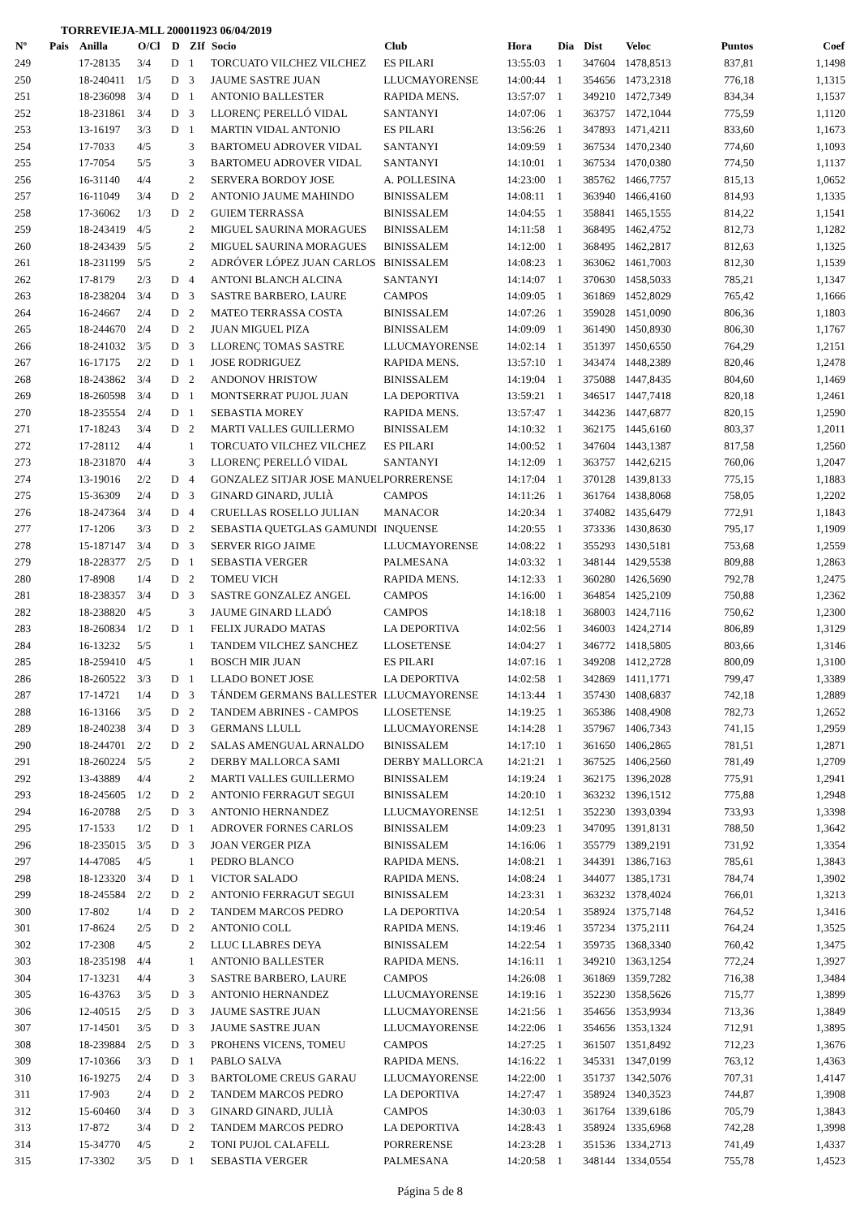TORREVIEJA-MLL 200011923 06/04/2019
| Nº | Pais | Anilla | O/Cl | D | ZIf | Socio | Club | Hora | Dia | Dist | Veloc | Puntos | Coef |
| --- | --- | --- | --- | --- | --- | --- | --- | --- | --- | --- | --- | --- | --- |
| 249 | | 17-28135 | 3/4 | D | 1 | TORCUATO VILCHEZ VILCHEZ | ES PILARI | 13:55:03 | 1 | 347604 | 1478,8513 | 837,81 | 1,1498 |
| 250 | | 18-240411 | 1/5 | D | 3 | JAUME SASTRE JUAN | LLUCMAYORENSE | 14:00:44 | 1 | 354656 | 1473,2318 | 776,18 | 1,1315 |
| 251 | | 18-236098 | 3/4 | D | 1 | ANTONIO BALLESTER | RAPIDA MENS. | 13:57:07 | 1 | 349210 | 1472,7349 | 834,34 | 1,1537 |
| 252 | | 18-231861 | 3/4 | D | 3 | LLORENÇ PERELLÓ VIDAL | SANTANYI | 14:07:06 | 1 | 363757 | 1472,1044 | 775,59 | 1,1120 |
| 253 | | 13-16197 | 3/3 | D | 1 | MARTIN VIDAL ANTONIO | ES PILARI | 13:56:26 | 1 | 347893 | 1471,4211 | 833,60 | 1,1673 |
| 254 | | 17-7033 | 4/5 | | 3 | BARTOMEU ADROVER VIDAL | SANTANYI | 14:09:59 | 1 | 367534 | 1470,2340 | 774,60 | 1,1093 |
| 255 | | 17-7054 | 5/5 | | 3 | BARTOMEU ADROVER VIDAL | SANTANYI | 14:10:01 | 1 | 367534 | 1470,0380 | 774,50 | 1,1137 |
| 256 | | 16-31140 | 4/4 | | 2 | SERVERA BORDOY JOSE | A. POLLESINA | 14:23:00 | 1 | 385762 | 1466,7757 | 815,13 | 1,0652 |
| 257 | | 16-11049 | 3/4 | D | 2 | ANTONIO JAUME MAHINDO | BINISSALEM | 14:08:11 | 1 | 363940 | 1466,4160 | 814,93 | 1,1335 |
| 258 | | 17-36062 | 1/3 | D | 2 | GUIEM TERRASSA | BINISSALEM | 14:04:55 | 1 | 358841 | 1465,1555 | 814,22 | 1,1541 |
| 259 | | 18-243419 | 4/5 | | 2 | MIGUEL SAURINA MORAGUES | BINISSALEM | 14:11:58 | 1 | 368495 | 1462,4752 | 812,73 | 1,1282 |
| 260 | | 18-243439 | 5/5 | | 2 | MIGUEL SAURINA MORAGUES | BINISSALEM | 14:12:00 | 1 | 368495 | 1462,2817 | 812,63 | 1,1325 |
| 261 | | 18-231199 | 5/5 | | 2 | ADRÓVER LÓPEZ JUAN CARLOS | BINISSALEM | 14:08:23 | 1 | 363062 | 1461,7003 | 812,30 | 1,1539 |
| 262 | | 17-8179 | 2/3 | D | 4 | ANTONI BLANCH ALCINA | SANTANYI | 14:14:07 | 1 | 370630 | 1458,5033 | 785,21 | 1,1347 |
| 263 | | 18-238204 | 3/4 | D | 3 | SASTRE BARBERO, LAURE | CAMPOS | 14:09:05 | 1 | 361869 | 1452,8029 | 765,42 | 1,1666 |
| 264 | | 16-24667 | 2/4 | D | 2 | MATEO TERRASSA COSTA | BINISSALEM | 14:07:26 | 1 | 359028 | 1451,0090 | 806,36 | 1,1803 |
| 265 | | 18-244670 | 2/4 | D | 2 | JUAN MIGUEL PIZA | BINISSALEM | 14:09:09 | 1 | 361490 | 1450,8930 | 806,30 | 1,1767 |
| 266 | | 18-241032 | 3/5 | D | 3 | LLORENÇ TOMAS SASTRE | LLUCMAYORENSE | 14:02:14 | 1 | 351397 | 1450,6550 | 764,29 | 1,2151 |
| 267 | | 16-17175 | 2/2 | D | 1 | JOSE RODRIGUEZ | RAPIDA MENS. | 13:57:10 | 1 | 343474 | 1448,2389 | 820,46 | 1,2478 |
| 268 | | 18-243862 | 3/4 | D | 2 | ANDONOV HRISTOW | BINISSALEM | 14:19:04 | 1 | 375088 | 1447,8435 | 804,60 | 1,1469 |
| 269 | | 18-260598 | 3/4 | D | 1 | MONTSERRAT PUJOL JUAN | LA DEPORTIVA | 13:59:21 | 1 | 346517 | 1447,7418 | 820,18 | 1,2461 |
| 270 | | 18-235554 | 2/4 | D | 1 | SEBASTIA MOREY | RAPIDA MENS. | 13:57:47 | 1 | 344236 | 1447,6877 | 820,15 | 1,2590 |
| 271 | | 17-18243 | 3/4 | D | 2 | MARTI VALLES GUILLERMO | BINISSALEM | 14:10:32 | 1 | 362175 | 1445,6160 | 803,37 | 1,2011 |
| 272 | | 17-28112 | 4/4 | | 1 | TORCUATO VILCHEZ VILCHEZ | ES PILARI | 14:00:52 | 1 | 347604 | 1443,1387 | 817,58 | 1,2560 |
| 273 | | 18-231870 | 4/4 | | 3 | LLORENÇ PERELLÓ VIDAL | SANTANYI | 14:12:09 | 1 | 363757 | 1442,6215 | 760,06 | 1,2047 |
| 274 | | 13-19016 | 2/2 | D | 4 | GONZALEZ SITJAR JOSE MANUEL | PORRERENSE | 14:17:04 | 1 | 370128 | 1439,8133 | 775,15 | 1,1883 |
| 275 | | 15-36309 | 2/4 | D | 3 | GINARD GINARD, JULIÀ | CAMPOS | 14:11:26 | 1 | 361764 | 1438,8068 | 758,05 | 1,2202 |
| 276 | | 18-247364 | 3/4 | D | 4 | CRUELLAS ROSELLO JULIAN | MANACOR | 14:20:34 | 1 | 374082 | 1435,6479 | 772,91 | 1,1843 |
| 277 | | 17-1206 | 3/3 | D | 2 | SEBASTIA QUETGLAS GAMUNDI | INQUENSE | 14:20:55 | 1 | 373336 | 1430,8630 | 795,17 | 1,1909 |
| 278 | | 15-187147 | 3/4 | D | 3 | SERVER RIGO JAIME | LLUCMAYORENSE | 14:08:22 | 1 | 355293 | 1430,5181 | 753,68 | 1,2559 |
| 279 | | 18-228377 | 2/5 | D | 1 | SEBASTIA VERGER | PALMESANA | 14:03:32 | 1 | 348144 | 1429,5538 | 809,88 | 1,2863 |
| 280 | | 17-8908 | 1/4 | D | 2 | TOMEU VICH | RAPIDA MENS. | 14:12:33 | 1 | 360280 | 1426,5690 | 792,78 | 1,2475 |
| 281 | | 18-238357 | 3/4 | D | 3 | SASTRE GONZALEZ ANGEL | CAMPOS | 14:16:00 | 1 | 364854 | 1425,2109 | 750,88 | 1,2362 |
| 282 | | 18-238820 | 4/5 | | 3 | JAUME GINARD LLADÓ | CAMPOS | 14:18:18 | 1 | 368003 | 1424,7116 | 750,62 | 1,2300 |
| 283 | | 18-260834 | 1/2 | D | 1 | FELIX JURADO MATAS | LA DEPORTIVA | 14:02:56 | 1 | 346003 | 1424,2714 | 806,89 | 1,3129 |
| 284 | | 16-13232 | 5/5 | | 1 | TANDEM VILCHEZ SANCHEZ | LLOSETENSE | 14:04:27 | 1 | 346772 | 1418,5805 | 803,66 | 1,3146 |
| 285 | | 18-259410 | 4/5 | | 1 | BOSCH MIR JUAN | ES PILARI | 14:07:16 | 1 | 349208 | 1412,2728 | 800,09 | 1,3100 |
| 286 | | 18-260522 | 3/3 | D | 1 | LLADO BONET JOSE | LA DEPORTIVA | 14:02:58 | 1 | 342869 | 1411,1771 | 799,47 | 1,3389 |
| 287 | | 17-14721 | 1/4 | D | 3 | TÁNDEM GERMANS BALLESTER | LLUCMAYORENSE | 14:13:44 | 1 | 357430 | 1408,6837 | 742,18 | 1,2889 |
| 288 | | 16-13166 | 3/5 | D | 2 | TANDEM ABRINES - CAMPOS | LLOSETENSE | 14:19:25 | 1 | 365386 | 1408,4908 | 782,73 | 1,2652 |
| 289 | | 18-240238 | 3/4 | D | 3 | GERMANS LLULL | LLUCMAYORENSE | 14:14:28 | 1 | 357967 | 1406,7343 | 741,15 | 1,2959 |
| 290 | | 18-244701 | 2/2 | D | 2 | SALAS AMENGUAL ARNALDO | BINISSALEM | 14:17:10 | 1 | 361650 | 1406,2865 | 781,51 | 1,2871 |
| 291 | | 18-260224 | 5/5 | | 2 | DERBY MALLORCA SAMI | DERBY MALLORCA | 14:21:21 | 1 | 367525 | 1406,2560 | 781,49 | 1,2709 |
| 292 | | 13-43889 | 4/4 | | 2 | MARTI VALLES GUILLERMO | BINISSALEM | 14:19:24 | 1 | 362175 | 1396,2028 | 775,91 | 1,2941 |
| 293 | | 18-245605 | 1/2 | D | 2 | ANTONIO FERRAGUT SEGUI | BINISSALEM | 14:20:10 | 1 | 363232 | 1396,1512 | 775,88 | 1,2948 |
| 294 | | 16-20788 | 2/5 | D | 3 | ANTONIO HERNANDEZ | LLUCMAYORENSE | 14:12:51 | 1 | 352230 | 1393,0394 | 733,93 | 1,3398 |
| 295 | | 17-1533 | 1/2 | D | 1 | ADROVER FORNES CARLOS | BINISSALEM | 14:09:23 | 1 | 347095 | 1391,8131 | 788,50 | 1,3642 |
| 296 | | 18-235015 | 3/5 | D | 3 | JOAN VERGER PIZA | BINISSALEM | 14:16:06 | 1 | 355779 | 1389,2191 | 731,92 | 1,3354 |
| 297 | | 14-47085 | 4/5 | | 1 | PEDRO BLANCO | RAPIDA MENS. | 14:08:21 | 1 | 344391 | 1386,7163 | 785,61 | 1,3843 |
| 298 | | 18-123320 | 3/4 | D | 1 | VICTOR SALADO | RAPIDA MENS. | 14:08:24 | 1 | 344077 | 1385,1731 | 784,74 | 1,3902 |
| 299 | | 18-245584 | 2/2 | D | 2 | ANTONIO FERRAGUT SEGUI | BINISSALEM | 14:23:31 | 1 | 363232 | 1378,4024 | 766,01 | 1,3213 |
| 300 | | 17-802 | 1/4 | D | 2 | TANDEM MARCOS PEDRO | LA DEPORTIVA | 14:20:54 | 1 | 358924 | 1375,7148 | 764,52 | 1,3416 |
| 301 | | 17-8624 | 2/5 | D | 2 | ANTONIO COLL | RAPIDA MENS. | 14:19:46 | 1 | 357234 | 1375,2111 | 764,24 | 1,3525 |
| 302 | | 17-2308 | 4/5 | | 2 | LLUC LLABRES DEYA | BINISSALEM | 14:22:54 | 1 | 359735 | 1368,3340 | 760,42 | 1,3475 |
| 303 | | 18-235198 | 4/4 | | 1 | ANTONIO BALLESTER | RAPIDA MENS. | 14:16:11 | 1 | 349210 | 1363,1254 | 772,24 | 1,3927 |
| 304 | | 17-13231 | 4/4 | | 3 | SASTRE BARBERO, LAURE | CAMPOS | 14:26:08 | 1 | 361869 | 1359,7282 | 716,38 | 1,3484 |
| 305 | | 16-43763 | 3/5 | D | 3 | ANTONIO HERNANDEZ | LLUCMAYORENSE | 14:19:16 | 1 | 352230 | 1358,5626 | 715,77 | 1,3899 |
| 306 | | 12-40515 | 2/5 | D | 3 | JAUME SASTRE JUAN | LLUCMAYORENSE | 14:21:56 | 1 | 354656 | 1353,9934 | 713,36 | 1,3849 |
| 307 | | 17-14501 | 3/5 | D | 3 | JAUME SASTRE JUAN | LLUCMAYORENSE | 14:22:06 | 1 | 354656 | 1353,1324 | 712,91 | 1,3895 |
| 308 | | 18-239884 | 2/5 | D | 3 | PROHENS VICENS, TOMEU | CAMPOS | 14:27:25 | 1 | 361507 | 1351,8492 | 712,23 | 1,3676 |
| 309 | | 17-10366 | 3/3 | D | 1 | PABLO SALVA | RAPIDA MENS. | 14:16:22 | 1 | 345331 | 1347,0199 | 763,12 | 1,4363 |
| 310 | | 16-19275 | 2/4 | D | 3 | BARTOLOME CREUS GARAU | LLUCMAYORENSE | 14:22:00 | 1 | 351737 | 1342,5076 | 707,31 | 1,4147 |
| 311 | | 17-903 | 2/4 | D | 2 | TANDEM MARCOS PEDRO | LA DEPORTIVA | 14:27:47 | 1 | 358924 | 1340,3523 | 744,87 | 1,3908 |
| 312 | | 15-60460 | 3/4 | D | 3 | GINARD GINARD, JULIÀ | CAMPOS | 14:30:03 | 1 | 361764 | 1339,6186 | 705,79 | 1,3843 |
| 313 | | 17-872 | 3/4 | D | 2 | TANDEM MARCOS PEDRO | LA DEPORTIVA | 14:28:43 | 1 | 358924 | 1335,6968 | 742,28 | 1,3998 |
| 314 | | 15-34770 | 4/5 | | 2 | TONI PUJOL CALAFELL | PORRERENSE | 14:23:28 | 1 | 351536 | 1334,2713 | 741,49 | 1,4337 |
| 315 | | 17-3302 | 3/5 | D | 1 | SEBASTIA VERGER | PALMESANA | 14:20:58 | 1 | 348144 | 1334,0554 | 755,78 | 1,4523 |
Página 5 de 8